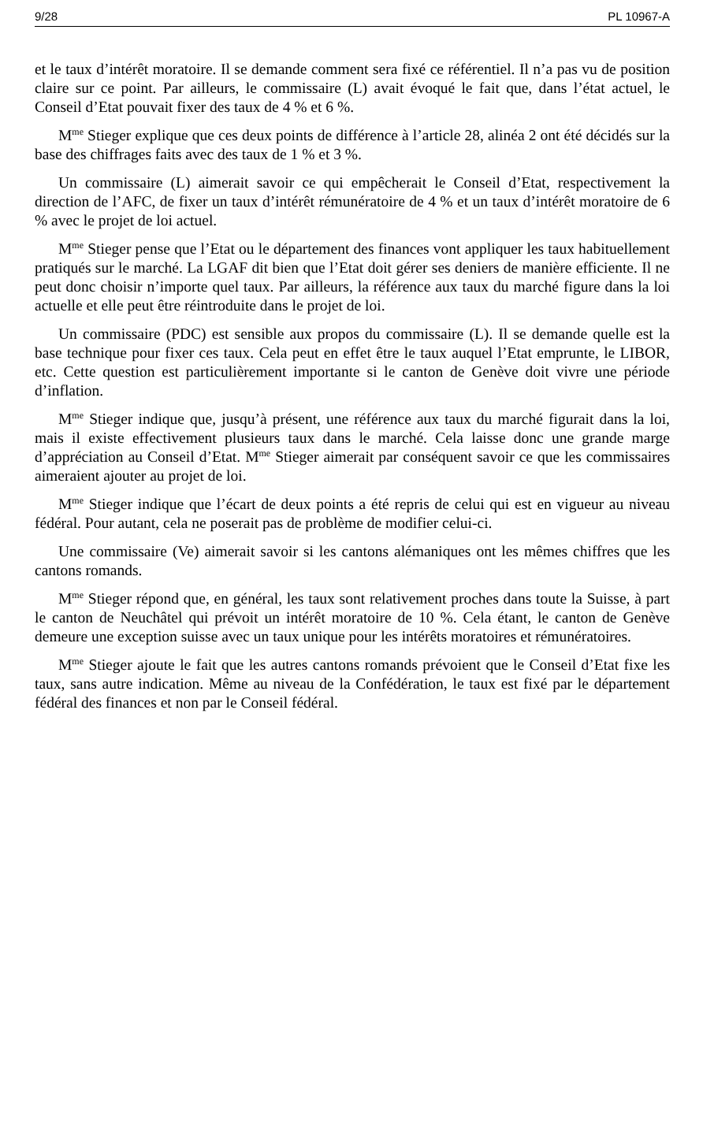9/28 PL 10967-A
et le taux d’intérêt moratoire. Il se demande comment sera fixé ce référentiel. Il n’a pas vu de position claire sur ce point. Par ailleurs, le commissaire (L) avait évoqué le fait que, dans l’état actuel, le Conseil d’Etat pouvait fixer des taux de 4 % et 6 %.
M<sup>me</sup> Stieger explique que ces deux points de différence à l’article 28, alinéa 2 ont été décidés sur la base des chiffrages faits avec des taux de 1 % et 3 %.
Un commissaire (L) aimerait savoir ce qui empêcherait le Conseil d’Etat, respectivement la direction de l’AFC, de fixer un taux d’intérêt rémunératoire de 4 % et un taux d’intérêt moratoire de 6 % avec le projet de loi actuel.
M<sup>me</sup> Stieger pense que l’Etat ou le département des finances vont appliquer les taux habituellement pratiqués sur le marché. La LGAF dit bien que l’Etat doit gérer ses deniers de manière efficiente. Il ne peut donc choisir n’importe quel taux. Par ailleurs, la référence aux taux du marché figure dans la loi actuelle et elle peut être réintroduite dans le projet de loi.
Un commissaire (PDC) est sensible aux propos du commissaire (L). Il se demande quelle est la base technique pour fixer ces taux. Cela peut en effet être le taux auquel l’Etat emprunte, le LIBOR, etc. Cette question est particulièrement importante si le canton de Genève doit vivre une période d’inflation.
M<sup>me</sup> Stieger indique que, jusqu’à présent, une référence aux taux du marché figurait dans la loi, mais il existe effectivement plusieurs taux dans le marché. Cela laisse donc une grande marge d’appréciation au Conseil d’Etat. M<sup>me</sup> Stieger aimerait par conséquent savoir ce que les commissaires aimeraient ajouter au projet de loi.
M<sup>me</sup> Stieger indique que l’écart de deux points a été repris de celui qui est en vigueur au niveau fédéral. Pour autant, cela ne poserait pas de problème de modifier celui-ci.
Une commissaire (Ve) aimerait savoir si les cantons alémaniques ont les mêmes chiffres que les cantons romands.
M<sup>me</sup> Stieger répond que, en général, les taux sont relativement proches dans toute la Suisse, à part le canton de Neuchâtel qui prévoit un intérêt moratoire de 10 %. Cela étant, le canton de Genève demeure une exception suisse avec un taux unique pour les intérêts moratoires et rémunératoires.
M<sup>me</sup> Stieger ajoute le fait que les autres cantons romands prévoient que le Conseil d’Etat fixe les taux, sans autre indication. Même au niveau de la Confédération, le taux est fixé par le département fédéral des finances et non par le Conseil fédéral.